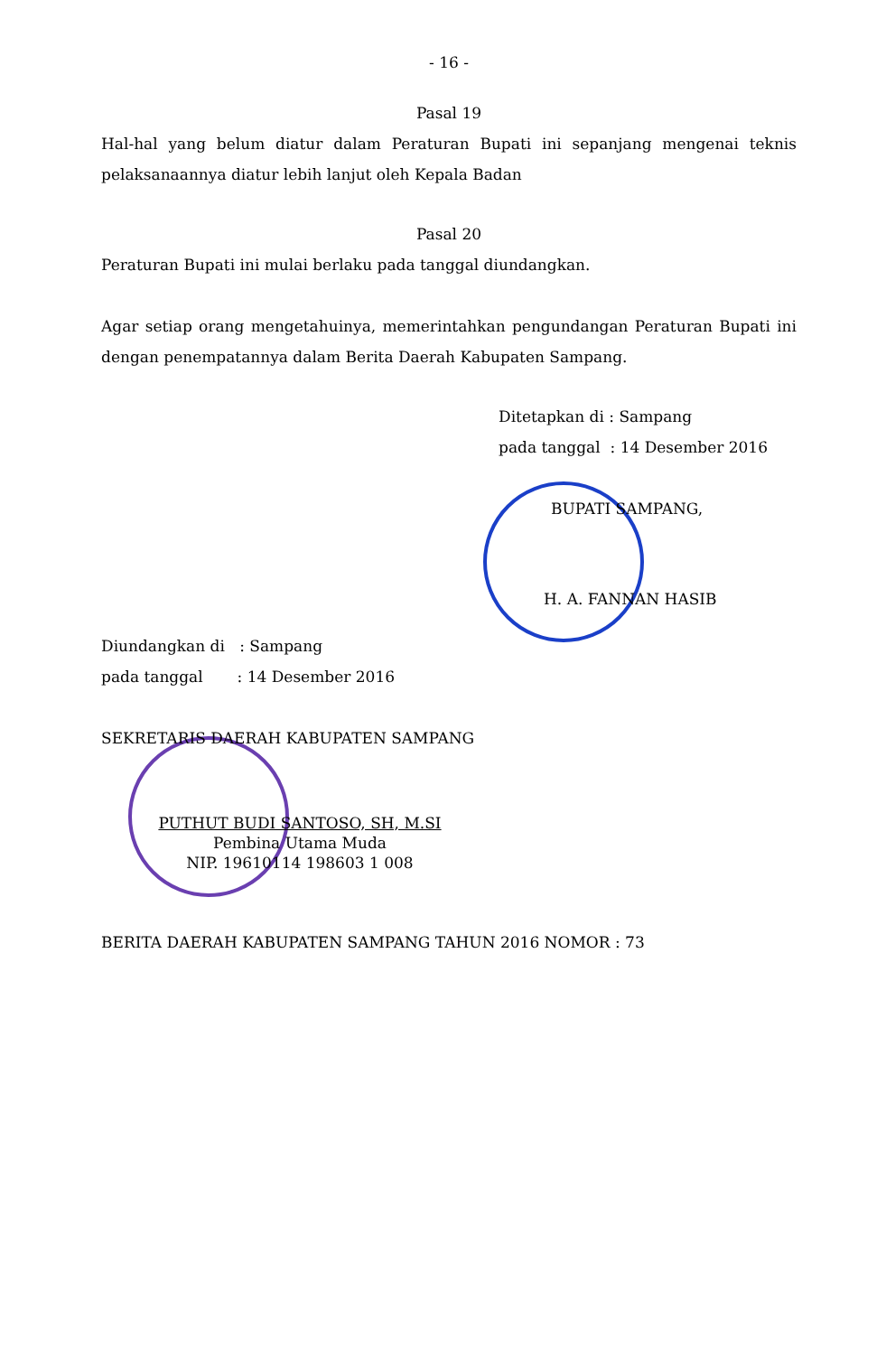- 16 -
Pasal 19
Hal-hal yang belum diatur dalam Peraturan Bupati ini sepanjang mengenai teknis pelaksanaannya diatur lebih lanjut oleh Kepala Badan
Pasal 20
Peraturan Bupati ini mulai berlaku pada tanggal diundangkan.
Agar setiap orang mengetahuinya, memerintahkan pengundangan Peraturan Bupati ini dengan penempatannya dalam Berita Daerah Kabupaten Sampang.
Ditetapkan di : Sampang
pada tanggal : 14 Desember 2016
BUPATI SAMPANG,
H. A. FANNAN HASIB
Diundangkan di : Sampang
pada tanggal : 14 Desember 2016
SEKRETARIS DAERAH KABUPATEN SAMPANG
PUTHUT BUDI SANTOSO, SH, M.SI
Pembina Utama Muda
NIP. 19610114 198603 1 008
BERITA DAERAH KABUPATEN SAMPANG TAHUN 2016 NOMOR : 73